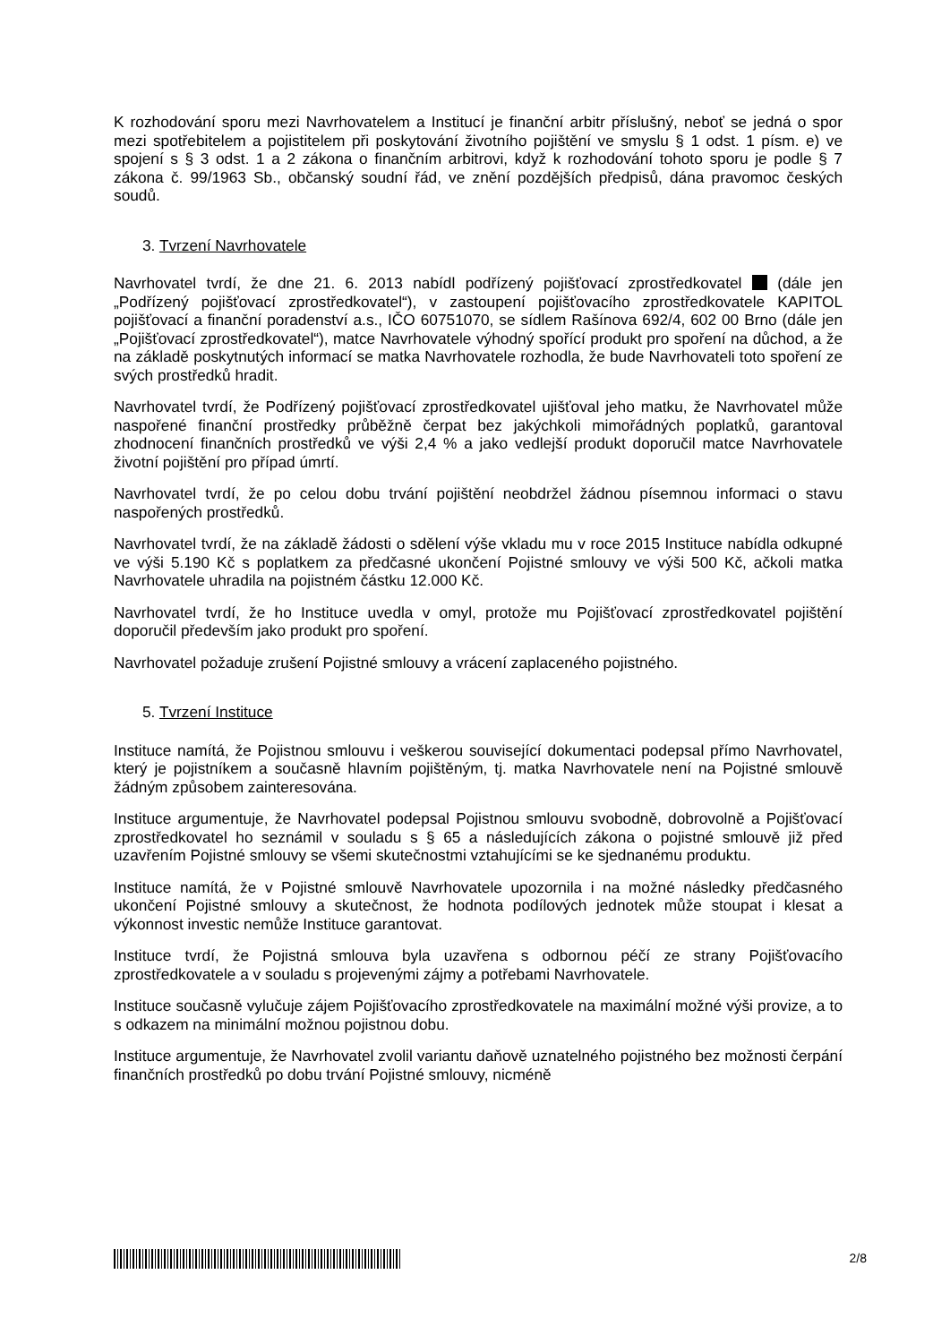K rozhodování sporu mezi Navrhovatelem a Institucí je finanční arbitr příslušný, neboť se jedná o spor mezi spotřebitelem a pojistitelem při poskytování životního pojištění ve smyslu § 1 odst. 1 písm. e) ve spojení s § 3 odst. 1 a 2 zákona o finančním arbitrovi, když k rozhodování tohoto sporu je podle § 7 zákona č. 99/1963 Sb., občanský soudní řád, ve znění pozdějších předpisů, dána pravomoc českých soudů.
3. Tvrzení Navrhovatele
Navrhovatel tvrdí, že dne 21. 6. 2013 nabídl podřízený pojišťovací zprostředkovatel (dále jen „Podřízený pojišťovací zprostředkovatel“), v zastoupení pojišťovacího zprostředkovatele KAPITOL pojišťovací a finanční poradenství a.s., IČO 60751070, se sídlem Rašínova 692/4, 602 00 Brno (dále jen „Pojišťovací zprostředkovatel“), matce Navrhovatele výhodný spořící produkt pro spoření na důchod, a že na základě poskytnutých informací se matka Navrhovatele rozhodla, že bude Navrhovateli toto spoření ze svých prostředků hradit.
Navrhovatel tvrdí, že Podřízený pojišťovací zprostředkovatel ujišťoval jeho matku, že Navrhovatel může naspořené finanční prostředky průběžně čerpat bez jakýchkoli mimořádných poplatků, garantoval zhodnocení finančních prostředků ve výši 2,4 % a jako vedlejší produkt doporučil matce Navrhovatele životní pojištění pro případ úmrtí.
Navrhovatel tvrdí, že po celou dobu trvání pojištění neobdržel žádnou písemnou informaci o stavu naspořených prostředků.
Navrhovatel tvrdí, že na základě žádosti o sdělení výše vkladu mu v roce 2015 Instituce nabídla odkupné ve výši 5.190 Kč s poplatkem za předčasné ukončení Pojistné smlouvy ve výši 500 Kč, ačkoli matka Navrhovatele uhradila na pojistném částku 12.000 Kč.
Navrhovatel tvrdí, že ho Instituce uvedla v omyl, protože mu Pojišťovací zprostředkovatel pojištění doporučil především jako produkt pro spoření.
Navrhovatel požaduje zrušení Pojistné smlouvy a vrácení zaplaceného pojistného.
5. Tvrzení Instituce
Instituce namítá, že Pojistnou smlouvu i veškerou související dokumentaci podepsal přímo Navrhovatel, který je pojistníkem a současně hlavním pojištěným, tj. matka Navrhovatele není na Pojistné smlouvě žádným způsobem zainteresována.
Instituce argumentuje, že Navrhovatel podepsal Pojistnou smlouvu svobodně, dobrovolně a Pojišťovací zprostředkovatel ho seznámil v souladu s § 65 a následujících zákona o pojistné smlouvě již před uzavřením Pojistné smlouvy se všemi skutečnostmi vztahujícími se ke sjednanému produktu.
Instituce namítá, že v Pojistné smlouvě Navrhovatele upozornila i na možné následky předčasného ukončení Pojistné smlouvy a skutečnost, že hodnota podílových jednotek může stoupat i klesat a výkonnost investic nemůže Instituce garantovat.
Instituce tvrdí, že Pojistná smlouva byla uzavřena s odbornou péčí ze strany Pojišťovacího zprostředkovatele a v souladu s projevenými zájmy a potřebami Navrhovatele.
Instituce současně vylučuje zájem Pojišťovacího zprostředkovatele na maximální možné výši provize, a to s odkazem na minimální možnou pojistnou dobu.
Instituce argumentuje, že Navrhovatel zvolil variantu daňově uznatelného pojistného bez možnosti čerpání finančních prostředků po dobu trvání Pojistné smlouvy, nicméně
2/8